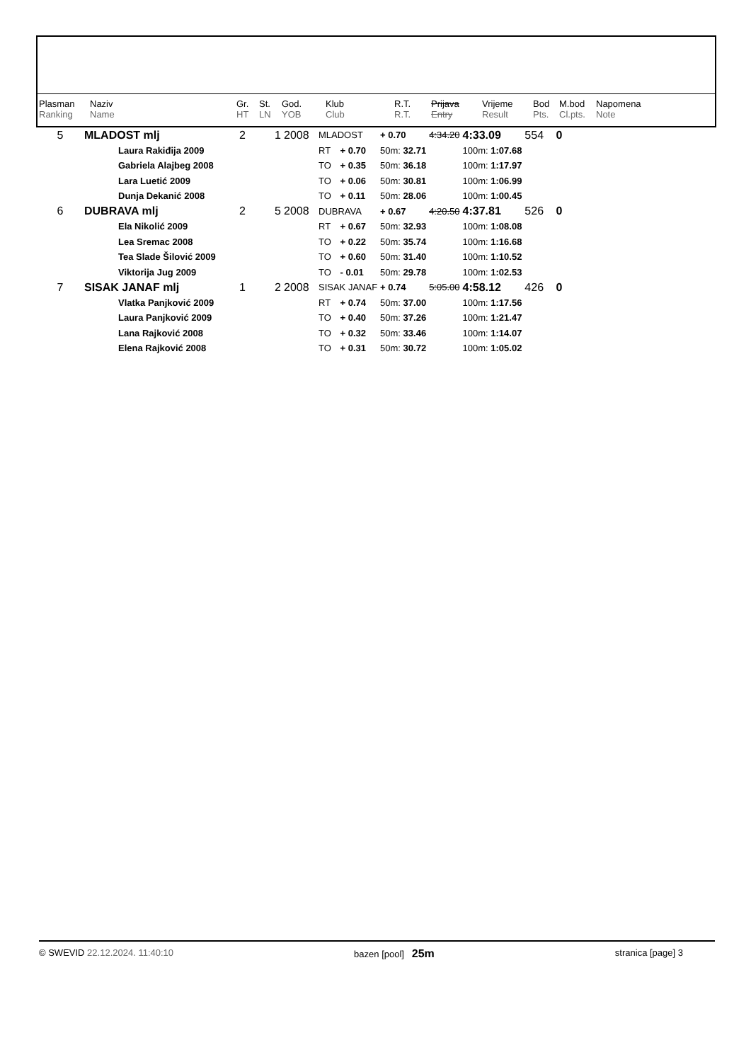| Plasman Ranking | Naziv Name | Gr. HT | St. LN | God. YOB | Klub Club | R.T. R.T. | Prijava Entry | Vrijeme Result | Bod Pts. | M.bod Cl.pts. | Napomena Note |
| 5 | MLADOST mlj | 2 | 1 | 2008 | MLADOST | | + 0.70 | 4:34.20 | 4:33.09 | 554 | 0 |
| | Laura Rakiđija 2009 | | | | RT | + 0.70 | 50m: 32.71 | | 100m: 1:07.68 | | |
| | Gabriela Alajbeg 2008 | | | | TO | + 0.35 | 50m: 36.18 | | 100m: 1:17.97 | | |
| | Lara Luetić 2009 | | | | TO | + 0.06 | 50m: 30.81 | | 100m: 1:06.99 | | |
| | Dunja Dekanić 2008 | | | | TO | + 0.11 | 50m: 28.06 | | 100m: 1:00.45 | | |
| 6 | DUBRAVA mlj | 2 | 5 | 2008 | DUBRAVA | | + 0.67 | 4:20.50 | 4:37.81 | 526 | 0 |
| | Ela Nikolić 2009 | | | | RT | + 0.67 | 50m: 32.93 | | 100m: 1:08.08 | | |
| | Lea Sremac 2008 | | | | TO | + 0.22 | 50m: 35.74 | | 100m: 1:16.68 | | |
| | Tea Slade Šilović 2009 | | | | TO | + 0.60 | 50m: 31.40 | | 100m: 1:10.52 | | |
| | Viktorija Jug 2009 | | | | TO | - 0.01 | 50m: 29.78 | | 100m: 1:02.53 | | |
| 7 | SISAK JANAF mlj | 1 | 2 | 2008 | SISAK JANAF | | + 0.74 | 5:05.00 | 4:58.12 | 426 | 0 |
| | Vlatka Panjković 2009 | | | | RT | + 0.74 | 50m: 37.00 | | 100m: 1:17.56 | | |
| | Laura Panjković 2009 | | | | TO | + 0.40 | 50m: 37.26 | | 100m: 1:21.47 | | |
| | Lana Rajković 2008 | | | | TO | + 0.32 | 50m: 33.46 | | 100m: 1:14.07 | | |
| | Elena Rajković 2008 | | | | TO | + 0.31 | 50m: 30.72 | | 100m: 1:05.02 | | |
© SWEVID 22.12.2024. 11:40:10 bazen [pool] 25m stranica [page] 3